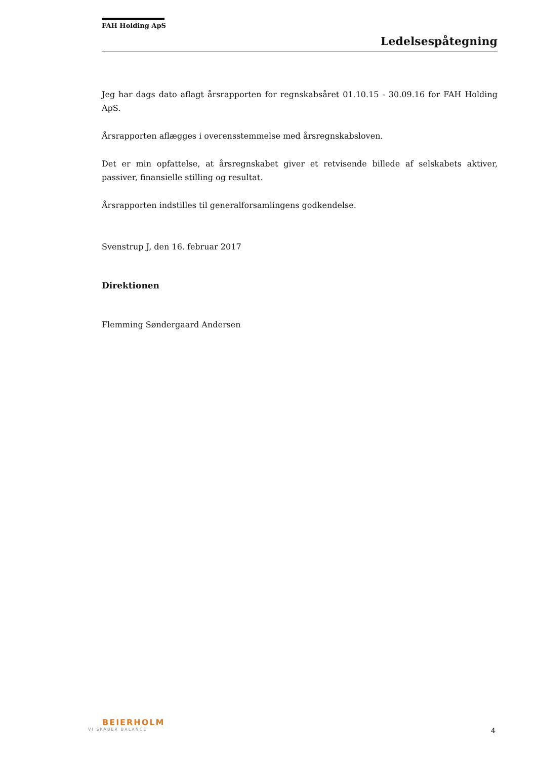FAH Holding ApS
Ledelsespåtegning
Jeg har dags dato aflagt årsrapporten for regnskabsåret 01.10.15 - 30.09.16 for FAH Holding ApS.
Årsrapporten aflægges i overensstemmelse med årsregnskabsloven.
Det er min opfattelse, at årsregnskabet giver et retvisende billede af selskabets aktiver, passiver, finansielle stilling og resultat.
Årsrapporten indstilles til generalforsamlingens godkendelse.
Svenstrup J, den 16. februar 2017
Direktionen
Flemming Søndergaard Andersen
BEIERHOLM
VI SKABER BALANCE
4